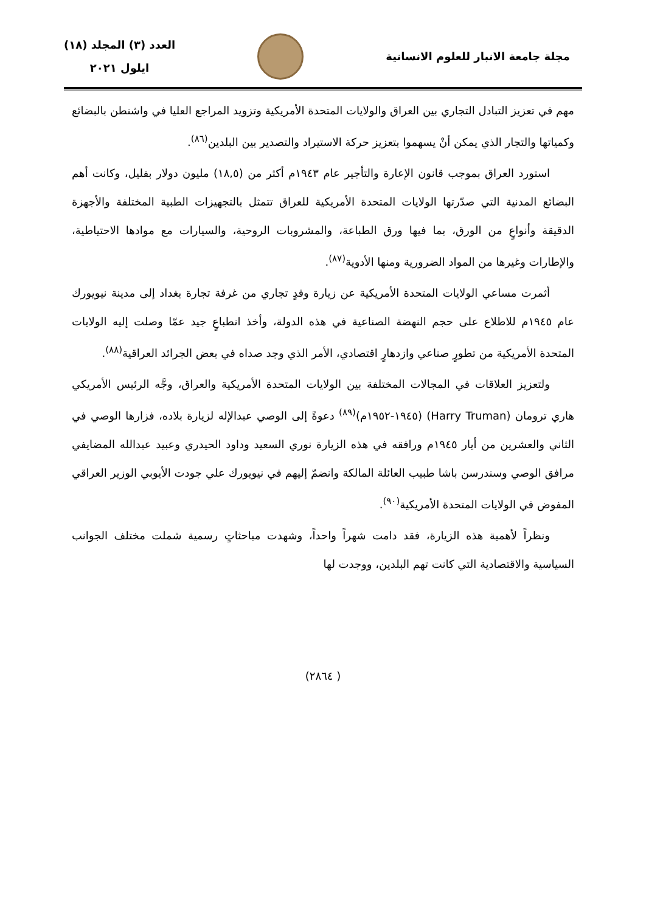مجلة جامعة الانبار للعلوم الانسانية
العدد (٣) المجلد (١٨)
ايلول ٢٠٢١
مهم في تعزيز التبادل التجاري بين العراق والولايات المتحدة الأمريكية وتزويد المراجع العليا في واشنطن بالبضائع وكمياتها والتجار الذي يمكن أنْ يسهموا بتعزيز حركة الاستيراد والتصدير بين البلدين<sup>(٨٦)</sup>.
استورد العراق بموجب قانون الإعارة والتأجير عام ١٩٤٣م أكثر من (١٨,٥) مليون دولار بقليل، وكانت أهم البضائع المدنية التي صدّرتها الولايات المتحدة الأمريكية للعراق تتمثل بالتجهيزات الطبية المختلفة والأجهزة الدقيقة وأنواعٍ من الورق، بما فيها ورق الطباعة، والمشروبات الروحية، والسيارات مع موادها الاحتياطية، والإطارات وغيرها من المواد الضرورية ومنها الأدوية<sup>(٨٧)</sup>.
أثمرت مساعي الولايات المتحدة الأمريكية عن زيارة وفدٍ تجاري من غرفة تجارة بغداد إلى مدينة نيويورك عام ١٩٤٥م للاطلاع على حجم النهضة الصناعية في هذه الدولة، وأخذ انطباعٍ جيد عمّا وصلت إليه الولايات المتحدة الأمريكية من تطورٍ صناعي وازدهارٍ اقتصادي، الأمر الذي وجد صداه في بعض الجرائد العراقية<sup>(٨٨)</sup>.
ولتعزيز العلاقات في المجالات المختلفة بين الولايات المتحدة الأمريكية والعراق، وجَّه الرئيس الأمريكي هاري ترومان (Harry Truman) (١٩٤٥-١٩٥٢م)<sup>(٨٩)</sup> دعوةً إلى الوصي عبدالإله لزيارة بلاده، فزارها الوصي في الثاني والعشرين من أيار ١٩٤٥م ورافقه في هذه الزيارة نوري السعيد وداود الحيدري وعبيد عبدالله المضايفي مرافق الوصي وسندرسن باشا طبيب العائلة المالكة وانضمّ إليهم في نيويورك علي جودت الأيوبي الوزير العراقي المفوض في الولايات المتحدة الأمريكية<sup>(٩٠)</sup>.
ونظراً لأهمية هذه الزيارة، فقد دامت شهراً واحداً، وشهدت مباحثاتٍ رسمية شملت مختلف الجوانب السياسية والاقتصادية التي كانت تهم البلدين، ووجدت لها
( ٢٨٦٤)